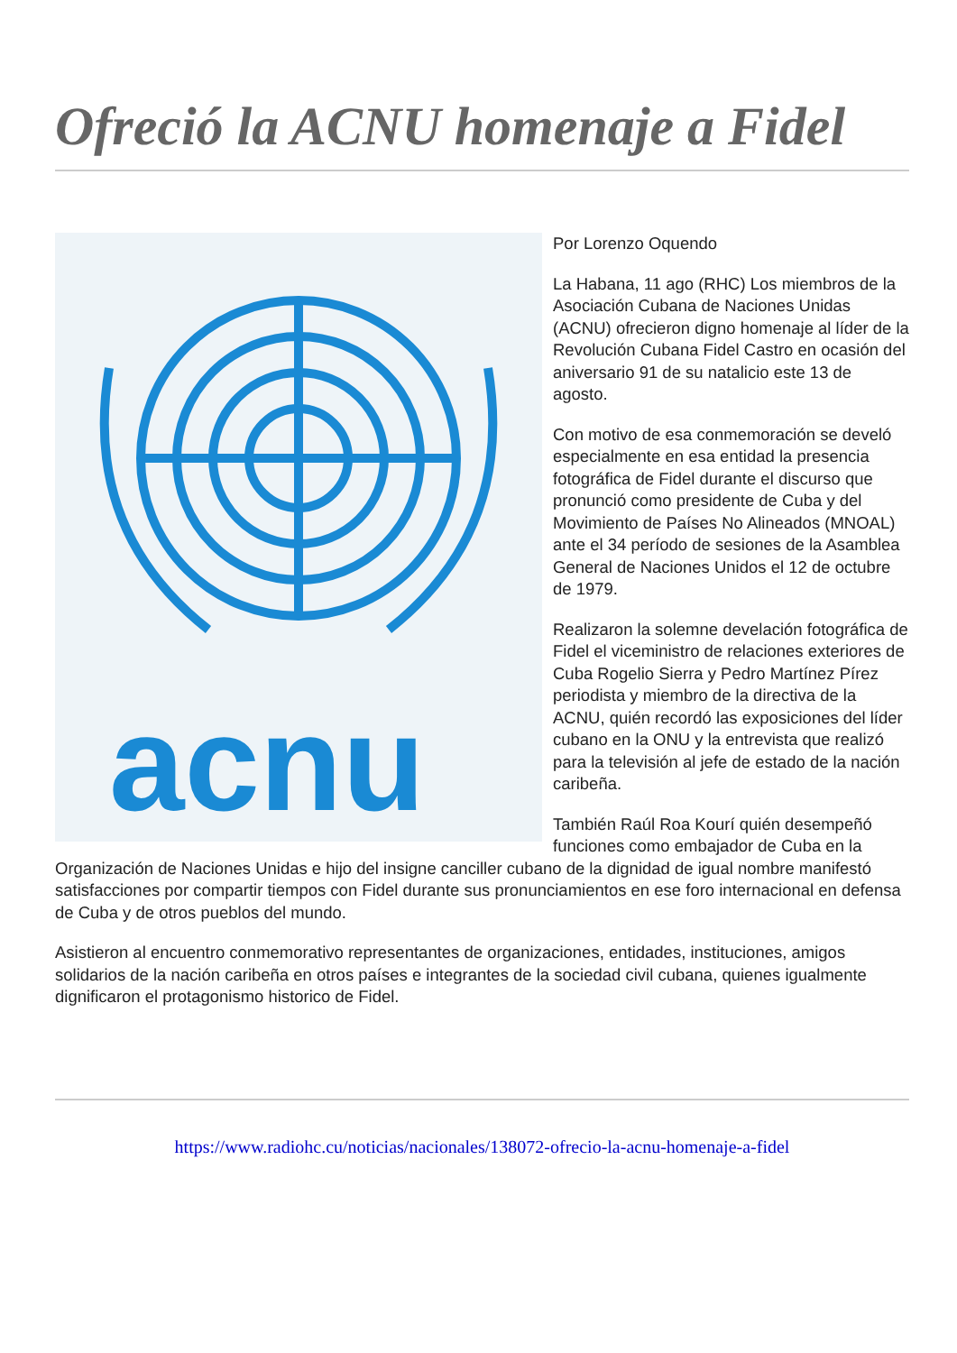Ofreció la ACNU homenaje a Fidel
acnu
Por Lorenzo Oquendo
La Habana, 11 ago (RHC) Los miembros de la Asociación Cubana de Naciones Unidas (ACNU) ofrecieron digno homenaje al líder de la Revolución Cubana Fidel Castro en ocasión del aniversario 91 de su natalicio este 13 de agosto.
Con motivo de esa conmemoración se develó especialmente en esa entidad la presencia fotográfica de Fidel durante el discurso que pronunció como presidente de Cuba y del Movimiento de Países No Alineados (MNOAL) ante el 34 período de sesiones de la Asamblea General de Naciones Unidos el 12 de octubre de 1979.
Realizaron la solemne develación fotográfica de Fidel el viceministro de relaciones exteriores de Cuba Rogelio Sierra y Pedro Martínez Pírez periodista y miembro de la directiva de la ACNU, quién recordó las exposiciones del líder cubano en la ONU y la entrevista que realizó para la televisión al jefe de estado de la nación caribeña.
También Raúl Roa Kourí quién desempeñó funciones como embajador de Cuba en la Organización de Naciones Unidas e hijo del insigne canciller cubano de la dignidad de igual nombre manifestó satisfacciones por compartir tiempos con Fidel durante sus pronunciamientos en ese foro internacional en defensa de Cuba y de otros pueblos del mundo.
Asistieron al encuentro conmemorativo representantes de organizaciones, entidades, instituciones, amigos solidarios de la nación caribeña en otros países e integrantes de la sociedad civil cubana, quienes igualmente dignificaron el protagonismo historico de Fidel.
https://www.radiohc.cu/noticias/nacionales/138072-ofrecio-la-acnu-homenaje-a-fidel